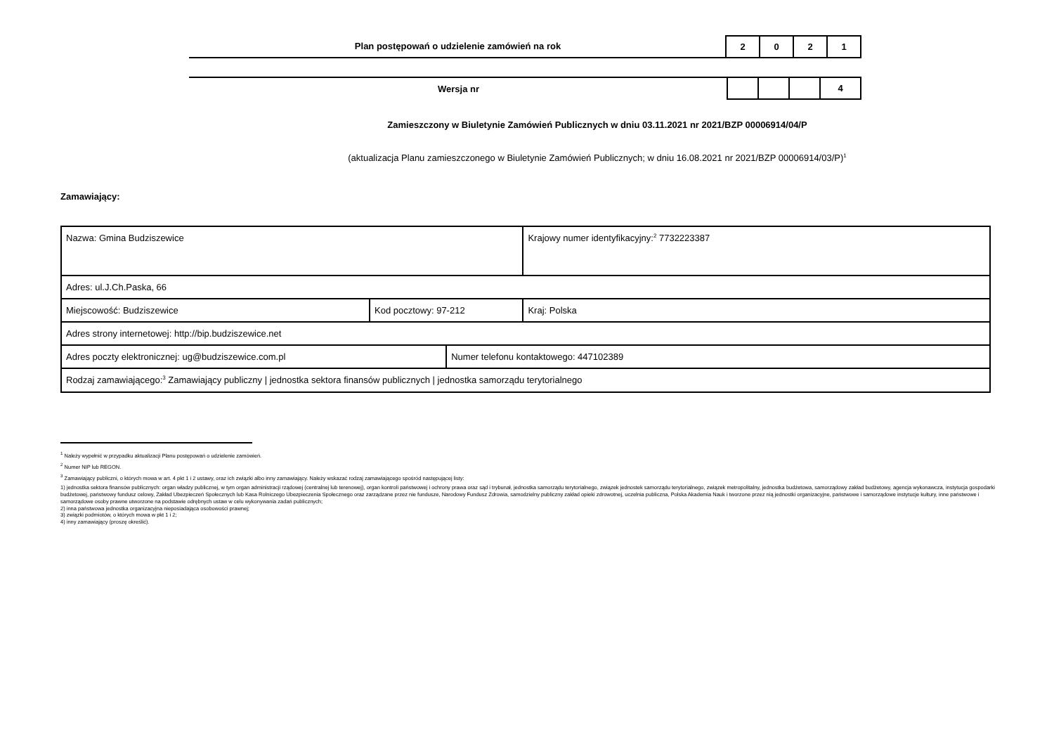Plan postępowań o udzielenie zamówień na rok
2 0 2 1
Wersja nr
4
Zamieszczony w Biuletynie Zamówień Publicznych w dniu 03.11.2021 nr 2021/BZP 00006914/04/P
(aktualizacja Planu zamieszczonego w Biuletynie Zamówień Publicznych; w dniu 16.08.2021 nr 2021/BZP 00006914/03/P)<sup>1</sup>
Zamawiający:
| Nazwa: Gmina Budziszewice | | | Krajowy numer identyfikacyjny:<sup>2</sup> 7732223387 |
| Adres: ul.J.Ch.Paska, 66 | | | |
| Miejscowość: Budziszewice | Kod pocztowy: 97-212 | | Kraj: Polska |
| Adres strony internetowej: http://bip.budziszewice.net | | | |
| Adres poczty elektronicznej: ug@budziszewice.com.pl | | Numer telefonu kontaktowego: 447102389 | |
| Rodzaj zamawiającego:<sup>3</sup> Zamawiający publiczny / jednostka sektora finansów publicznych / jednostka samorządu terytorialnego | | | |
<sup>1</sup> Należy wypełnić w przypadku aktualizacji Planu postępowań o udzielenie zamówień.
<sup>2</sup> Numer NIP lub REGON.
<sup>3</sup> Zamawiający publiczni, o których mowa w art. 4 pkt 1 i 2 ustawy, oraz ich związki albo inny zamawiający. Należy wskazać rodzaj zamawiającego spośród następującej listy:
1) jednostka sektora finansów publicznych: organ władzy publicznej, w tym organ administracji rządowej (centralnej lub terenowej), organ kontroli państwowej i ochrony prawa oraz sąd i trybunał, jednostka samorządu terytorialnego, związek jednostek samorządu terytorialnego, związek metropolitalny, jednostka budżetowa, samorządowy zakład budżetowy, agencja wykonawcza, instytucja gospodarki budżetowej, państwowy fundusz celowy, Zakład Ubezpieczeń Społecznych lub Kasa Rolniczego Ubezpieczenia Społecznego oraz zarządzane przez nie fundusze, Narodowy Fundusz Zdrowia, samodzielny publiczny zakład opieki zdrowotnej, uczelnia publiczna, Polska Akademia Nauk i tworzone przez nią jednostki organizacyjne, państwowe i samorządowe instytucje kultury, inne państwowe i samorządowe osoby prawne utworzone na podstawie odrębnych ustaw w celu wykonywania zadań publicznych;
2) inna państwowa jednostka organizacyjna nieposiadająca osobowości prawnej;
3) związki podmiotów, o których mowa w pkt 1 i 2;
4) inny zamawiający (proszę określić).